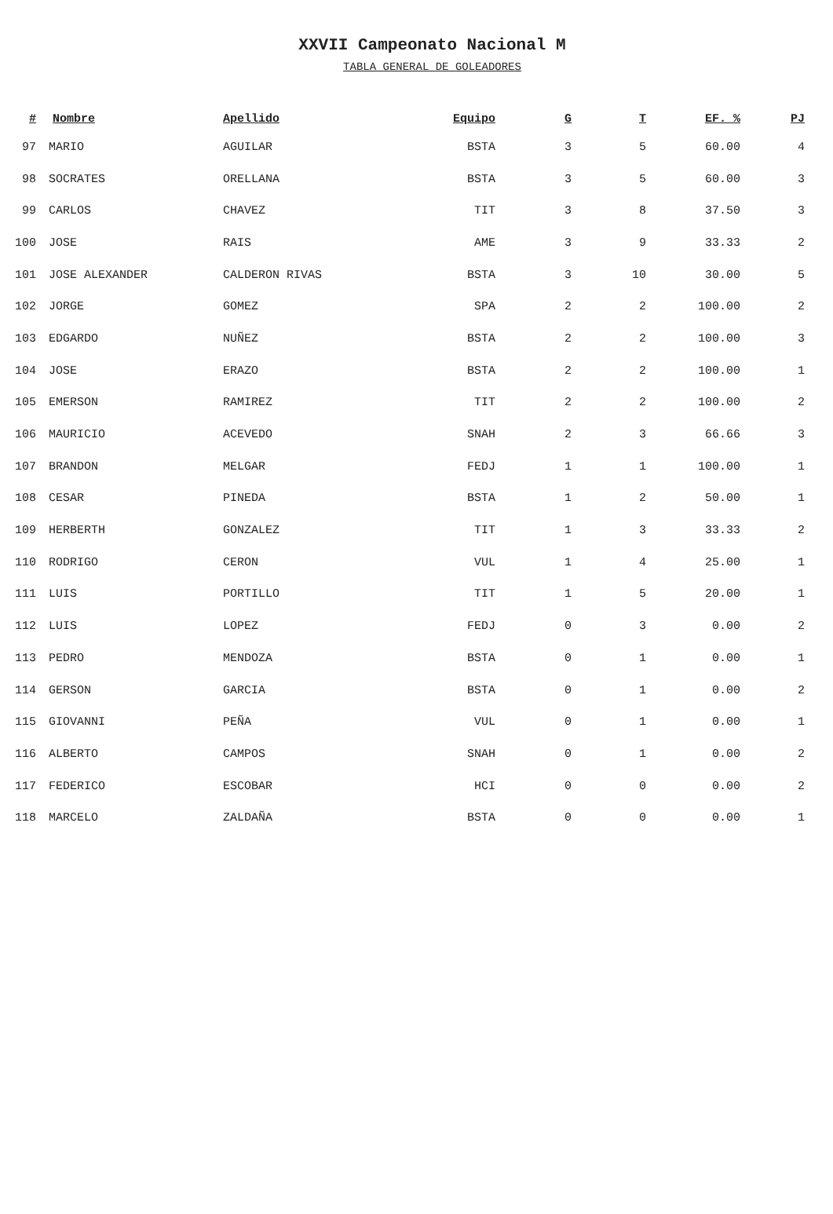XXVII Campeonato Nacional M
TABLA GENERAL DE GOLEADORES
| # | Nombre | Apellido | Equipo | G | T | EF. % | PJ |
| --- | --- | --- | --- | --- | --- | --- | --- |
| 97 | MARIO | AGUILAR | BSTA | 3 | 5 | 60.00 | 4 |
| 98 | SOCRATES | ORELLANA | BSTA | 3 | 5 | 60.00 | 3 |
| 99 | CARLOS | CHAVEZ | TIT | 3 | 8 | 37.50 | 3 |
| 100 | JOSE | RAIS | AME | 3 | 9 | 33.33 | 2 |
| 101 | JOSE ALEXANDER | CALDERON RIVAS | BSTA | 3 | 10 | 30.00 | 5 |
| 102 | JORGE | GOMEZ | SPA | 2 | 2 | 100.00 | 2 |
| 103 | EDGARDO | NUÑEZ | BSTA | 2 | 2 | 100.00 | 3 |
| 104 | JOSE | ERAZO | BSTA | 2 | 2 | 100.00 | 1 |
| 105 | EMERSON | RAMIREZ | TIT | 2 | 2 | 100.00 | 2 |
| 106 | MAURICIO | ACEVEDO | SNAH | 2 | 3 | 66.66 | 3 |
| 107 | BRANDON | MELGAR | FEDJ | 1 | 1 | 100.00 | 1 |
| 108 | CESAR | PINEDA | BSTA | 1 | 2 | 50.00 | 1 |
| 109 | HERBERTH | GONZALEZ | TIT | 1 | 3 | 33.33 | 2 |
| 110 | RODRIGO | CERON | VUL | 1 | 4 | 25.00 | 1 |
| 111 | LUIS | PORTILLO | TIT | 1 | 5 | 20.00 | 1 |
| 112 | LUIS | LOPEZ | FEDJ | 0 | 3 | 0.00 | 2 |
| 113 | PEDRO | MENDOZA | BSTA | 0 | 1 | 0.00 | 1 |
| 114 | GERSON | GARCIA | BSTA | 0 | 1 | 0.00 | 2 |
| 115 | GIOVANNI | PEÑA | VUL | 0 | 1 | 0.00 | 1 |
| 116 | ALBERTO | CAMPOS | SNAH | 0 | 1 | 0.00 | 2 |
| 117 | FEDERICO | ESCOBAR | HCI | 0 | 0 | 0.00 | 2 |
| 118 | MARCELO | ZALDAÑA | BSTA | 0 | 0 | 0.00 | 1 |